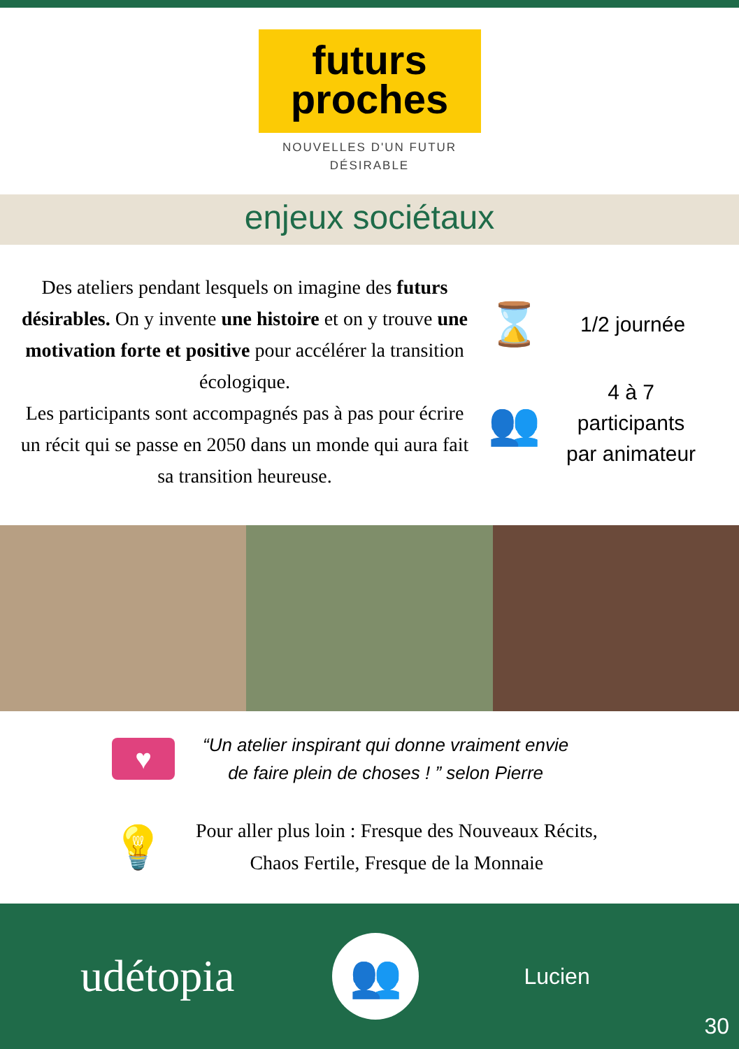futurs
proches
NOUVELLES D'UN FUTUR
DÉSIRABLE
enjeux sociétaux
Des ateliers pendant lesquels on imagine des futurs désirables. On y invente une histoire et on y trouve une motivation forte et positive pour accélérer la transition écologique.
Les participants sont accompagnés pas à pas pour écrire un récit qui se passe en 2050 dans un monde qui aura fait sa transition heureuse.
⌛
1/2 journée
👥
4 à 7
participants
par animateur
♥
“Un atelier inspirant qui donne vraiment envie
de faire plein de choses ! ” selon Pierre
💡
Pour aller plus loin : Fresque des Nouveaux Récits,
Chaos Fertile, Fresque de la Monnaie
udétopia
👥
Lucien
30